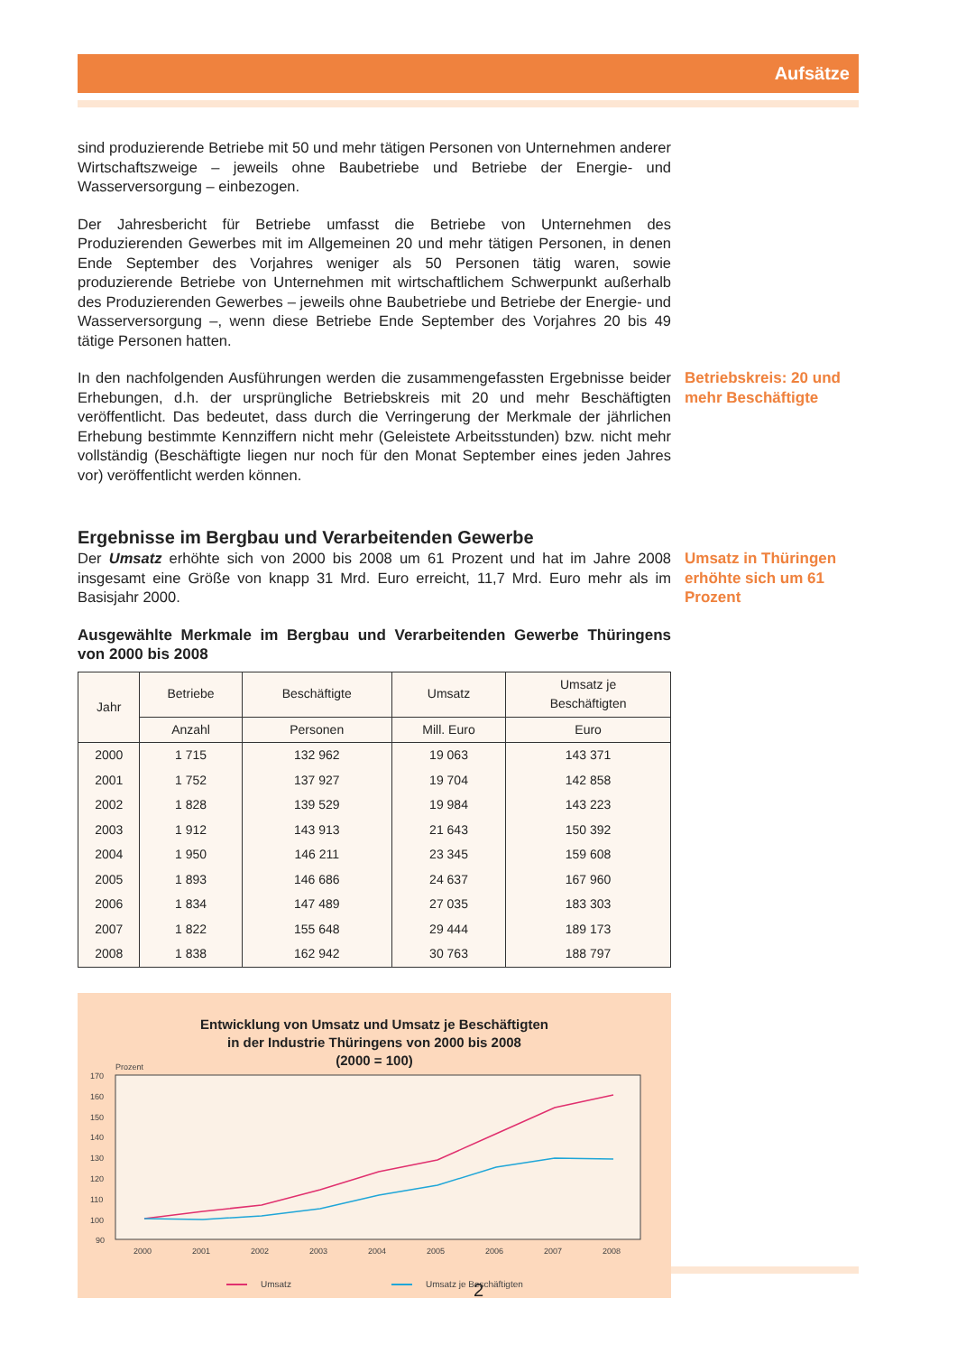Aufsätze
sind produzierende Betriebe mit 50 und mehr tätigen Personen von Unternehmen anderer Wirtschaftszweige – jeweils ohne Baubetriebe und Betriebe der Energie- und Wasserversorgung – einbezogen.
Der Jahresbericht für Betriebe umfasst die Betriebe von Unternehmen des Produzierenden Gewerbes mit im Allgemeinen 20 und mehr tätigen Personen, in denen Ende September des Vorjahres weniger als 50 Personen tätig waren, sowie produzierende Betriebe von Unternehmen mit wirtschaftlichem Schwerpunkt außerhalb des Produzierenden Gewerbes – jeweils ohne Baubetriebe und Betriebe der Energie- und Wasserversorgung –, wenn diese Betriebe Ende September des Vorjahres 20 bis 49 tätige Personen hatten.
In den nachfolgenden Ausführungen werden die zusammengefassten Ergebnisse beider Erhebungen, d.h. der ursprüngliche Betriebskreis mit 20 und mehr Beschäftigten veröffentlicht. Das bedeutet, dass durch die Verringerung der Merkmale der jährlichen Erhebung bestimmte Kennziffern nicht mehr (Geleistete Arbeitsstunden) bzw. nicht mehr vollständig (Beschäftigte liegen nur noch für den Monat September eines jeden Jahres vor) veröffentlicht werden können.
Betriebskreis: 20 und mehr Beschäftigte
Ergebnisse im Bergbau und Verarbeitenden Gewerbe
Der Umsatz erhöhte sich von 2000 bis 2008 um 61 Prozent und hat im Jahre 2008 insgesamt eine Größe von knapp 31 Mrd. Euro erreicht, 11,7 Mrd. Euro mehr als im Basisjahr 2000.
Ausgewählte Merkmale im Bergbau und Verarbeitenden Gewerbe Thüringens von 2000 bis 2008
| Jahr | Betriebe | Beschäftigte | Umsatz | Umsatz je Beschäftigten |
| --- | --- | --- | --- | --- |
| | Anzahl | Personen | Mill. Euro | Euro |
| 2000 | 1 715 | 132 962 | 19 063 | 143 371 |
| 2001 | 1 752 | 137 927 | 19 704 | 142 858 |
| 2002 | 1 828 | 139 529 | 19 984 | 143 223 |
| 2003 | 1 912 | 143 913 | 21 643 | 150 392 |
| 2004 | 1 950 | 146 211 | 23 345 | 159 608 |
| 2005 | 1 893 | 146 686 | 24 637 | 167 960 |
| 2006 | 1 834 | 147 489 | 27 035 | 183 303 |
| 2007 | 1 822 | 155 648 | 29 444 | 189 173 |
| 2008 | 1 838 | 162 942 | 30 763 | 188 797 |
Entwicklung von Umsatz und Umsatz je Beschäftigten
in der Industrie Thüringens von 2000 bis 2008
(2000 = 100)
Prozent
170
160
150
140
130
120
110
100
90
2000
2001
2002
2003
2004
2005
2006
2007
2008
Umsatz
Umsatz je Beschäftigten
Umsatz in Thüringen erhöhte sich um 61 Prozent
2